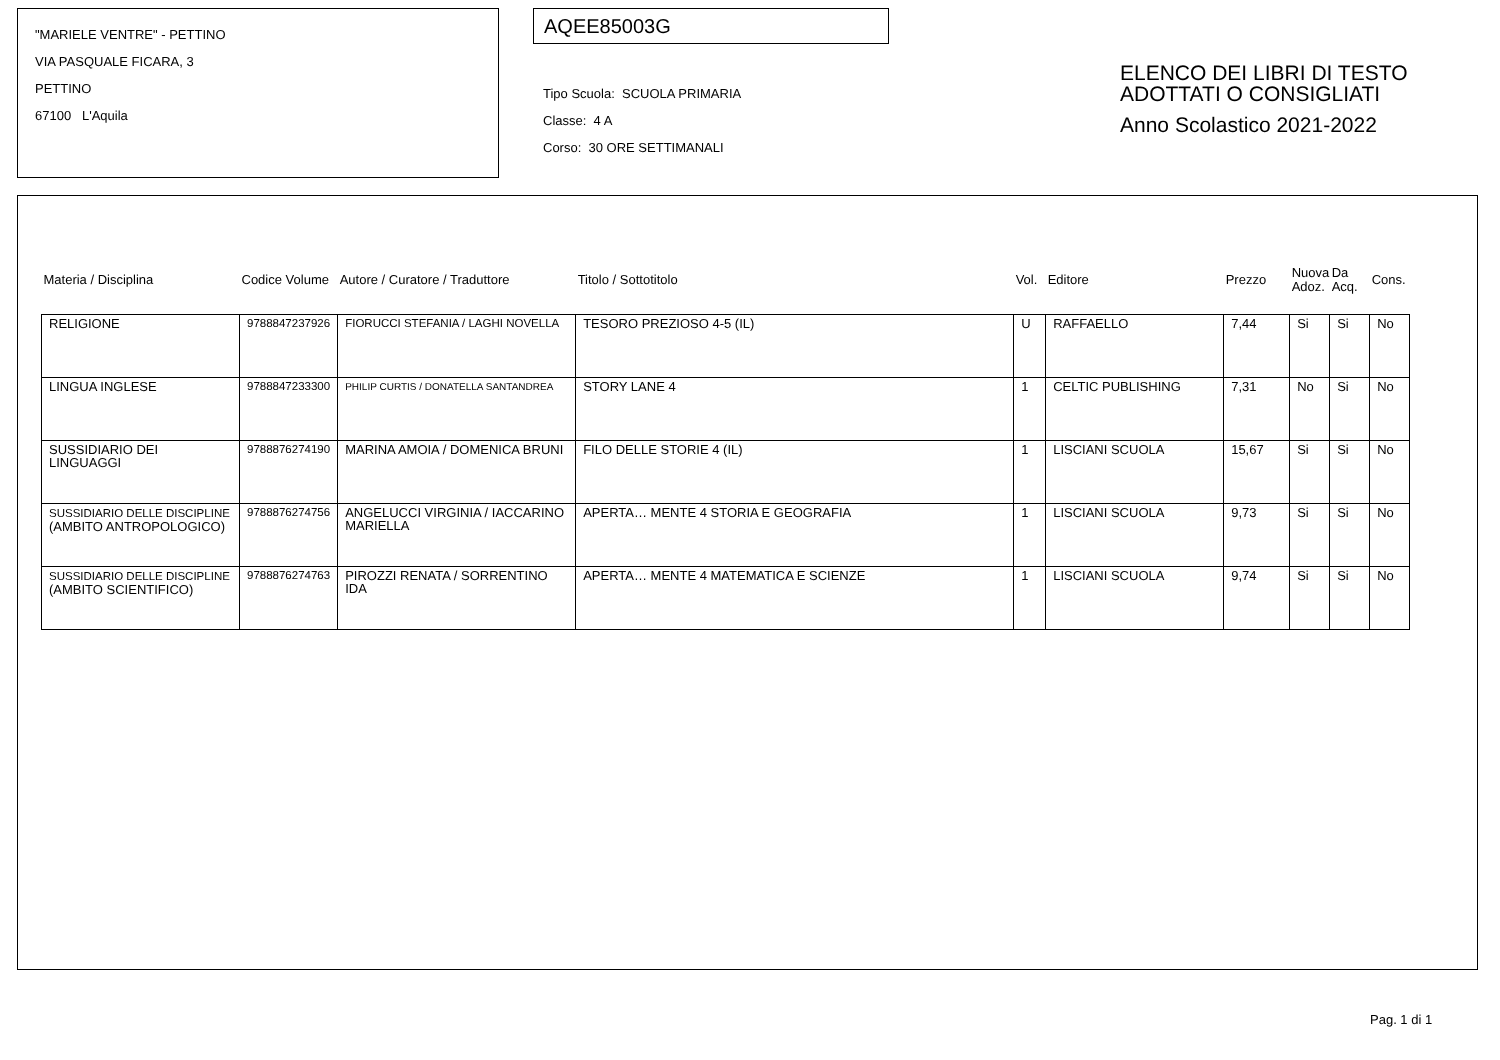"MARIELE VENTRE" - PETTINO
VIA PASQUALE FICARA, 3
PETTINO
67100 L'Aquila
AQEE85003G
Tipo Scuola: SCUOLA PRIMARIA
Classe: 4 A
Corso: 30 ORE SETTIMANALI
ELENCO DEI LIBRI DI TESTO
ADOTTATI O CONSIGLIATI
Anno Scolastico 2021-2022
| Materia / Disciplina | Codice Volume | Autore / Curatore / Traduttore | Titolo / Sottotitolo | Vol. | Editore | Prezzo | Nuova Adoz. | Da Acq. | Cons. |
| --- | --- | --- | --- | --- | --- | --- | --- | --- | --- |
| RELIGIONE | 9788847237926 | FIORUCCI STEFANIA / LAGHI NOVELLA | TESORO PREZIOSO 4-5 (IL) | U | RAFFAELLO | 7,44 | Si | Si | No |
| LINGUA INGLESE | 9788847233300 | PHILIP CURTIS / DONATELLA SANTANDREA | STORY LANE 4 | 1 | CELTIC PUBLISHING | 7,31 | No | Si | No |
| SUSSIDIARIO DEI LINGUAGGI | 9788876274190 | MARINA AMOIA / DOMENICA BRUNI | FILO DELLE STORIE 4 (IL) | 1 | LISCIANI SCUOLA | 15,67 | Si | Si | No |
| SUSSIDIARIO DELLE DISCIPLINE (AMBITO ANTROPOLOGICO) | 9788876274756 | ANGELUCCI VIRGINIA / IACCARINO MARIELLA | APERTA… MENTE 4 STORIA E GEOGRAFIA | 1 | LISCIANI SCUOLA | 9,73 | Si | Si | No |
| SUSSIDIARIO DELLE DISCIPLINE (AMBITO SCIENTIFICO) | 9788876274763 | PIROZZI RENATA / SORRENTINO IDA | APERTA… MENTE 4 MATEMATICA E SCIENZE | 1 | LISCIANI SCUOLA | 9,74 | Si | Si | No |
Pag. 1 di 1